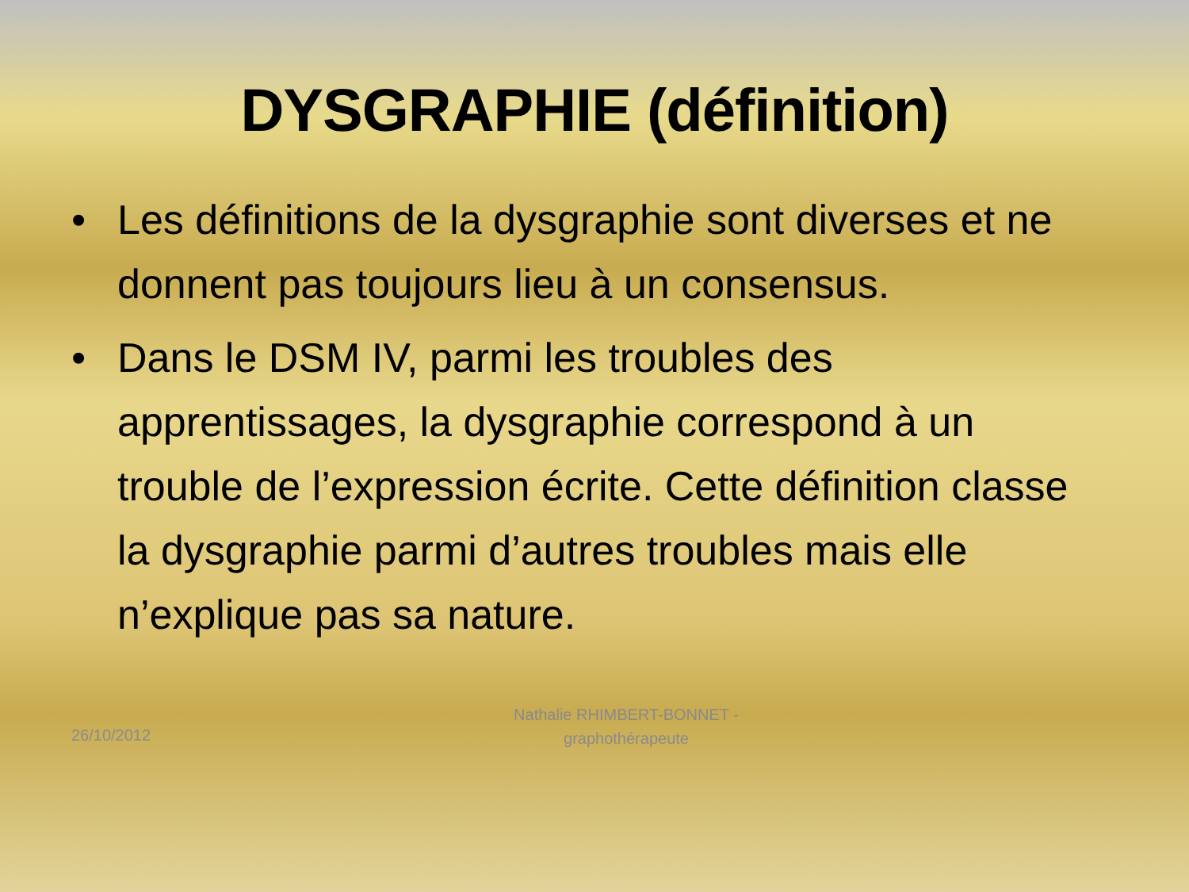DYSGRAPHIE (définition)
• Les définitions de la dysgraphie sont diverses et ne donnent pas toujours lieu à un consensus.
• Dans le DSM IV, parmi les troubles des apprentissages, la dysgraphie correspond à un trouble de l’expression écrite. Cette définition classe la dysgraphie parmi d’autres troubles mais elle n’explique pas sa nature.
26/10/2012
Nathalie RHIMBERT-BONNET - graphothérapeute